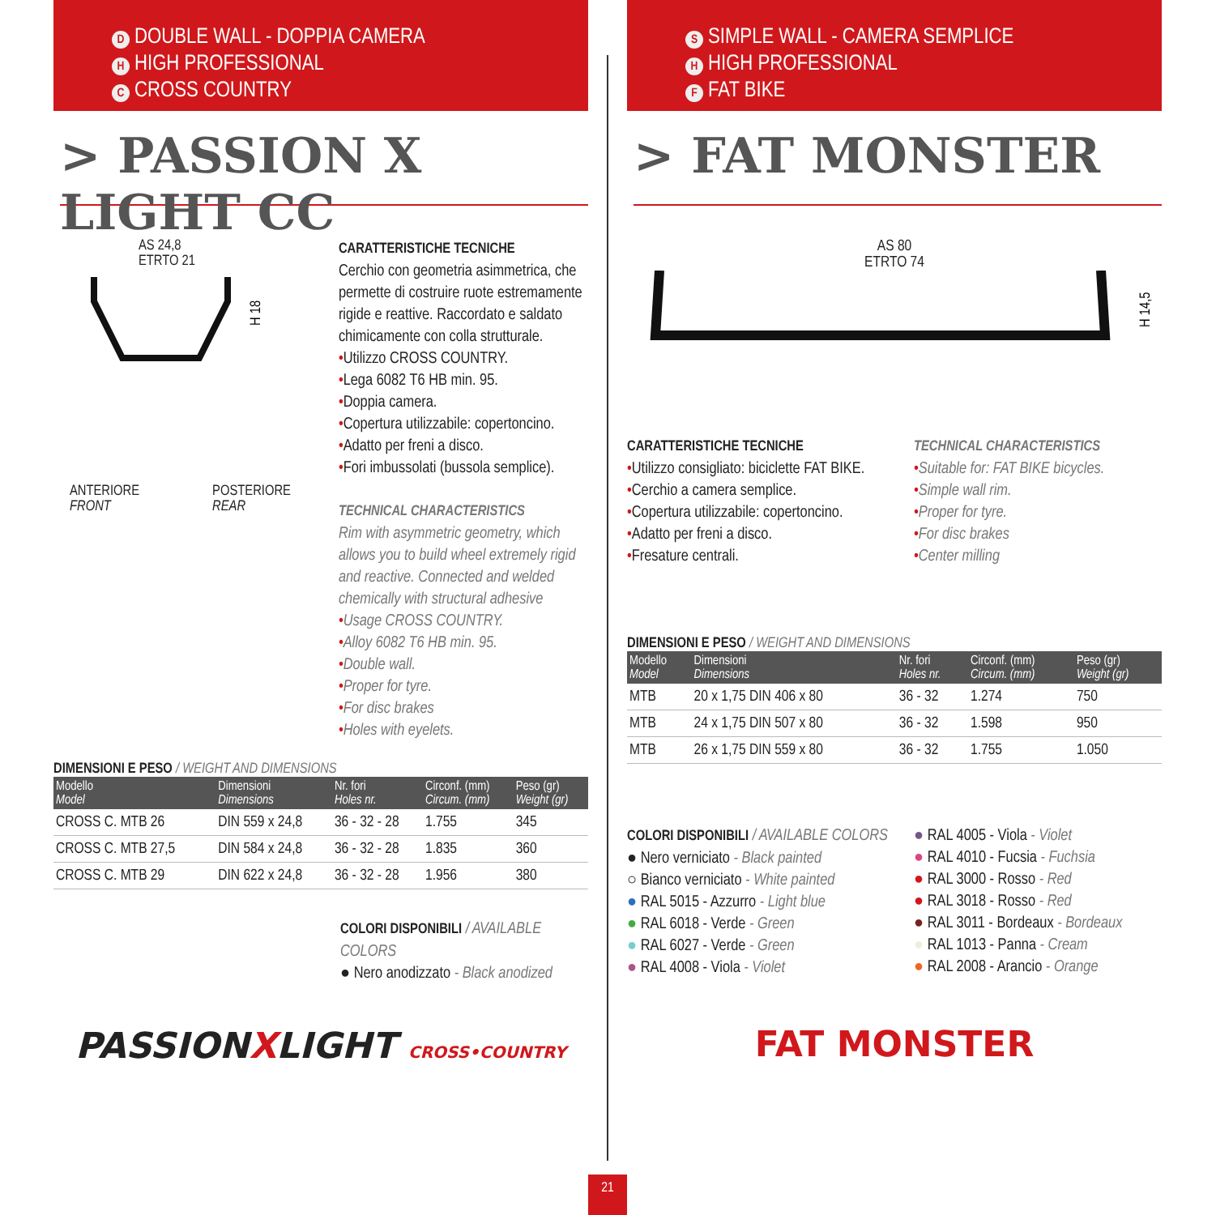D DOUBLE WALL - DOPPIA CAMERA
H HIGH PROFESSIONAL
C CROSS COUNTRY
> PASSION X LIGHT CC
AS 24,8
ETRTO 21
H 18
ANTERIORE
FRONT
POSTERIORE
REAR
CARATTERISTICHE TECNICHE
Cerchio con geometria asimmetrica, che permette di costruire ruote estremamente rigide e reattive. Raccordato e saldato chimicamente con colla strutturale.
•Utilizzo CROSS COUNTRY.
•Lega 6082 T6 HB min. 95.
•Doppia camera.
•Copertura utilizzabile: copertoncino.
•Adatto per freni a disco.
•Fori imbussolati (bussola semplice).
TECHNICAL CHARACTERISTICS
Rim with asymmetric geometry, which allows you to build wheel extremely rigid and reactive. Connected and welded chemically with structural adhesive
•Usage CROSS COUNTRY.
•Alloy 6082 T6 HB min. 95.
•Double wall.
•Proper for tyre.
•For disc brakes
•Holes with eyelets.
DIMENSIONI E PESO / WEIGHT AND DIMENSIONS
| Modello Model | Dimensioni Dimensions | Nr. fori Holes nr. | Circonf. (mm) Circum. (mm) | Peso (gr) Weight (gr) |
| --- | --- | --- | --- | --- |
| CROSS C. MTB 26 | DIN 559 x 24,8 | 36 - 32 - 28 | 1.755 | 345 |
| CROSS C. MTB 27,5 | DIN 584 x 24,8 | 36 - 32 - 28 | 1.835 | 360 |
| CROSS C. MTB 29 | DIN 622 x 24,8 | 36 - 32 - 28 | 1.956 | 380 |
COLORI DISPONIBILI / AVAILABLE COLORS
● Nero anodizzato - Black anodized
PASSIONXLIGHT CROSS•COUNTRY
S SIMPLE WALL - CAMERA SEMPLICE
H HIGH PROFESSIONAL
F FAT BIKE
> FAT MONSTER
AS 80
ETRTO 74
H 14,5
CARATTERISTICHE TECNICHE
•Utilizzo consigliato: biciclette FAT BIKE.
•Cerchio a camera semplice.
•Copertura utilizzabile: copertoncino.
•Adatto per freni a disco.
•Fresature centrali.
TECHNICAL CHARACTERISTICS
•Suitable for: FAT BIKE bicycles.
•Simple wall rim.
•Proper for tyre.
•For disc brakes
•Center milling
DIMENSIONI E PESO / WEIGHT AND DIMENSIONS
| Modello Model | Dimensioni Dimensions | Nr. fori Holes nr. | Circonf. (mm) Circum. (mm) | Peso (gr) Weight (gr) |
| --- | --- | --- | --- | --- |
| MTB | 20 x 1,75 DIN 406 x 80 | 36 - 32 | 1.274 | 750 |
| MTB | 24 x 1,75 DIN 507 x 80 | 36 - 32 | 1.598 | 950 |
| MTB | 26 x 1,75 DIN 559 x 80 | 36 - 32 | 1.755 | 1.050 |
COLORI DISPONIBILI / AVAILABLE COLORS
● Nero verniciato - Black painted
○ Bianco verniciato - White painted
● RAL 5015 - Azzurro - Light blue
● RAL 6018 - Verde - Green
● RAL 6027 - Verde - Green
● RAL 4008 - Viola - Violet
● RAL 4005 - Viola - Violet
● RAL 4010 - Fucsia - Fuchsia
● RAL 3000 - Rosso - Red
● RAL 3018 - Rosso - Red
● RAL 3011 - Bordeaux - Bordeaux
● RAL 1013 - Panna - Cream
● RAL 2008 - Arancio - Orange
FAT MONSTER
21